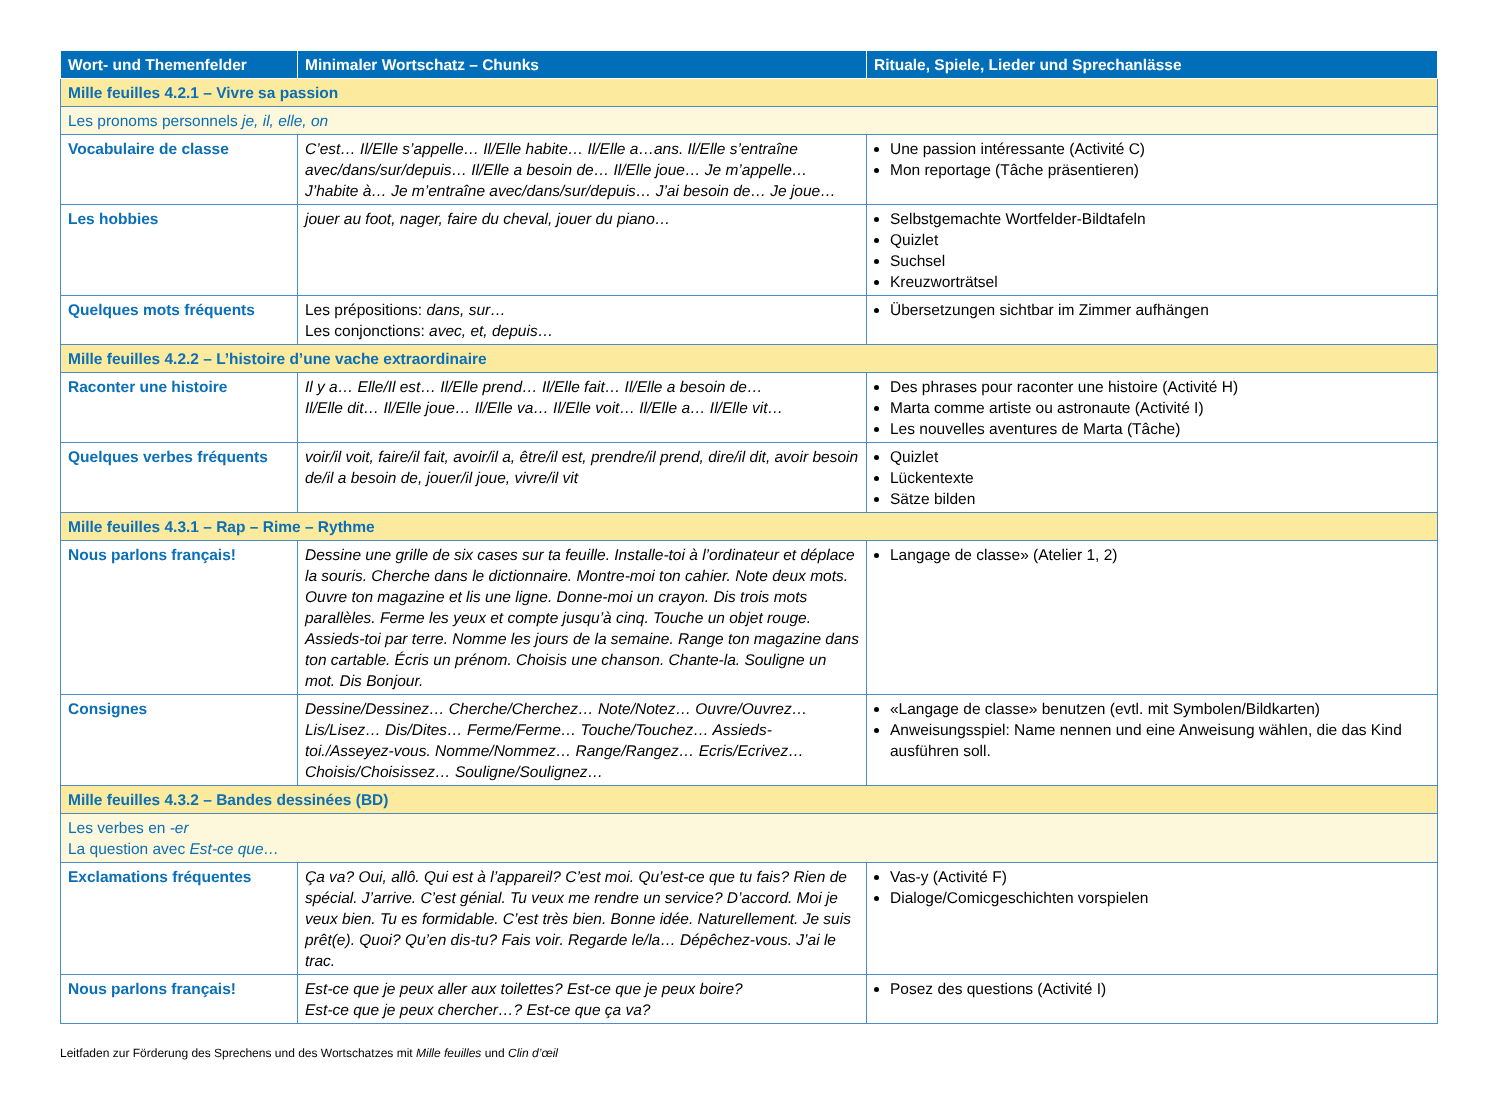| Wort- und Themenfelder | Minimaler Wortschatz – Chunks | Rituale, Spiele, Lieder und Sprechanlässe |
| --- | --- | --- |
| Mille feuilles 4.2.1 – Vivre sa passion | | |
| Les pronoms personnels je, il, elle, on | | |
| Vocabulaire de classe | C’est… Il/Elle s’appelle… Il/Elle habite… Il/Elle a…ans. Il/Elle s’entraîne avec/dans/sur/depuis… Il/Elle a besoin de… Il/Elle joue… Je m’appelle… J’habite à… Je m’entraîne avec/dans/sur/depuis… J’ai besoin de… Je joue… | Une passion intéressante (Activité C) Mon reportage (Tâche präsentieren) |
| Les hobbies | jouer au foot, nager, faire du cheval, jouer du piano… | Selbstgemachte Wortfelder-Bildtafeln Quizlet Suchsel Kreuzworträtsel |
| Quelques mots fréquents | Les prépositions: dans, sur… Les conjonctions: avec, et, depuis… | Übersetzungen sichtbar im Zimmer aufhängen |
| Mille feuilles 4.2.2 – L’histoire d’une vache extraordinaire | | |
| Raconter une histoire | Il y a… Elle/Il est… Il/Elle prend… Il/Elle fait… Il/Elle a besoin de… Il/Elle dit… Il/Elle joue… Il/Elle va… Il/Elle voit… Il/Elle a… Il/Elle vit… | Des phrases pour raconter une histoire (Activité H) Marta comme artiste ou astronaute (Activité I) Les nouvelles aventures de Marta (Tâche) |
| Quelques verbes fréquents | voir/il voit, faire/il fait, avoir/il a, être/il est, prendre/il prend, dire/il dit, avoir besoin de/il a besoin de, jouer/il joue, vivre/il vit | Quizlet Lückentexte Sätze bilden |
| Mille feuilles 4.3.1 – Rap – Rime – Rythme | | |
| Nous parlons français! | Dessine une grille de six cases sur ta feuille. Installe-toi à l’ordinateur et déplace la souris. Cherche dans le dictionnaire. Montre-moi ton cahier. Note deux mots. Ouvre ton magazine et lis une ligne. Donne-moi un crayon. Dis trois mots parallèles. Ferme les yeux et compte jusqu’à cinq. Touche un objet rouge. Assieds-toi par terre. Nomme les jours de la semaine. Range ton magazine dans ton cartable. Écris un prénom. Choisis une chanson. Chante-la. Souligne un mot. Dis Bonjour. | Langage de classe» (Atelier 1, 2) |
| Consignes | Dessine/Dessinez… Cherche/Cherchez… Note/Notez… Ouvre/Ouvrez… Lis/Lisez… Dis/Dites… Ferme/Ferme… Touche/Touchez… Assieds-toi./Asseyez-vous. Nomme/Nommez… Range/Rangez… Ecris/Ecrivez… Choisis/Choisissez… Souligne/Soulignez… | «Langage de classe» benutzen (evtl. mit Symbolen/Bildkarten) Anweisungsspiel: Name nennen und eine Anweisung wählen, die das Kind ausführen soll. |
| Mille feuilles 4.3.2 – Bandes dessinées (BD) | | |
| Les verbes en -er La question avec Est-ce que… | | |
| Exclamations fréquentes | Ça va? Oui, allô. Qui est à l’appareil? C’est moi. Qu’est-ce que tu fais? Rien de spécial. J’arrive. C’est génial. Tu veux me rendre un service? D’accord. Moi je veux bien. Tu es formidable. C’est très bien. Bonne idée. Naturellement. Je suis prêt(e). Quoi? Qu’en dis-tu? Fais voir. Regarde le/la… Dépêchez-vous. J’ai le trac. | Vas-y (Activité F) Dialoge/Comicgeschichten vorspielen |
| Nous parlons français! | Est-ce que je peux aller aux toilettes? Est-ce que je peux boire? Est-ce que je peux chercher…? Est-ce que ça va? | Posez des questions (Activité I) |
Leitfaden zur Förderung des Sprechens und des Wortschatzes mit Mille feuilles und Clin d’œil